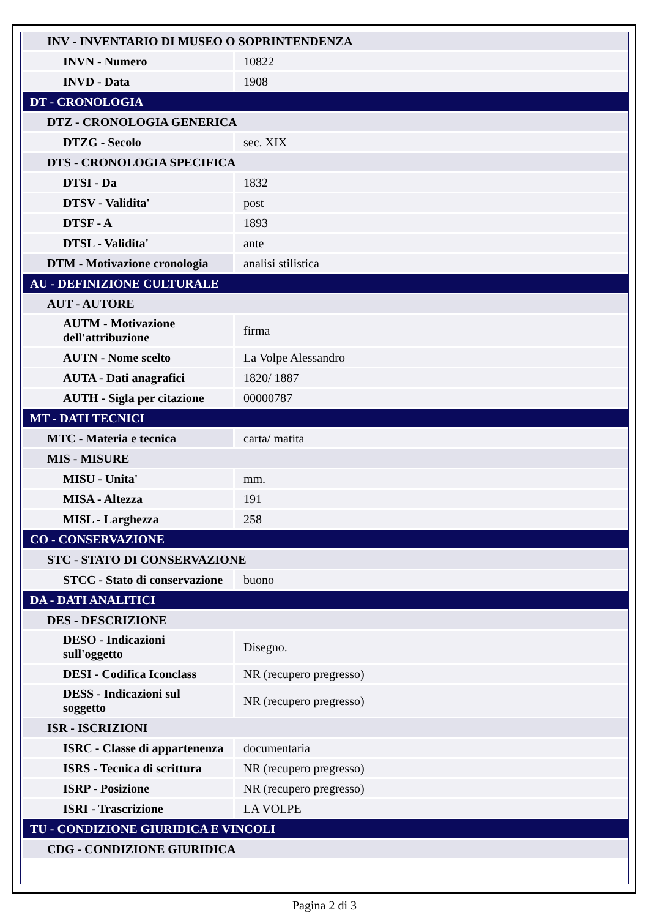| INV - INVENTARIO DI MUSEO O SOPRINTENDENZA | |
| INVN - Numero | 10822 |
| INVD - Data | 1908 |
| DT - CRONOLOGIA | |
| DTZ - CRONOLOGIA GENERICA | |
| DTZG - Secolo | sec. XIX |
| DTS - CRONOLOGIA SPECIFICA | |
| DTSI - Da | 1832 |
| DTSV - Validita' | post |
| DTSF - A | 1893 |
| DTSL - Validita' | ante |
| DTM - Motivazione cronologia | analisi stilistica |
| AU - DEFINIZIONE CULTURALE | |
| AUT - AUTORE | |
| AUTM - Motivazione dell'attribuzione | firma |
| AUTN - Nome scelto | La Volpe Alessandro |
| AUTA - Dati anagrafici | 1820/ 1887 |
| AUTH - Sigla per citazione | 00000787 |
| MT - DATI TECNICI | |
| MTC - Materia e tecnica | carta/ matita |
| MIS - MISURE | |
| MISU - Unita' | mm. |
| MISA - Altezza | 191 |
| MISL - Larghezza | 258 |
| CO - CONSERVAZIONE | |
| STC - STATO DI CONSERVAZIONE | |
| STCC - Stato di conservazione | buono |
| DA - DATI ANALITICI | |
| DES - DESCRIZIONE | |
| DESO - Indicazioni sull'oggetto | Disegno. |
| DESI - Codifica Iconclass | NR (recupero pregresso) |
| DESS - Indicazioni sul soggetto | NR (recupero pregresso) |
| ISR - ISCRIZIONI | |
| ISRC - Classe di appartenenza | documentaria |
| ISRS - Tecnica di scrittura | NR (recupero pregresso) |
| ISRP - Posizione | NR (recupero pregresso) |
| ISRI - Trascrizione | LA VOLPE |
| TU - CONDIZIONE GIURIDICA E VINCOLI | |
| CDG - CONDIZIONE GIURIDICA | |
Pagina 2 di 3